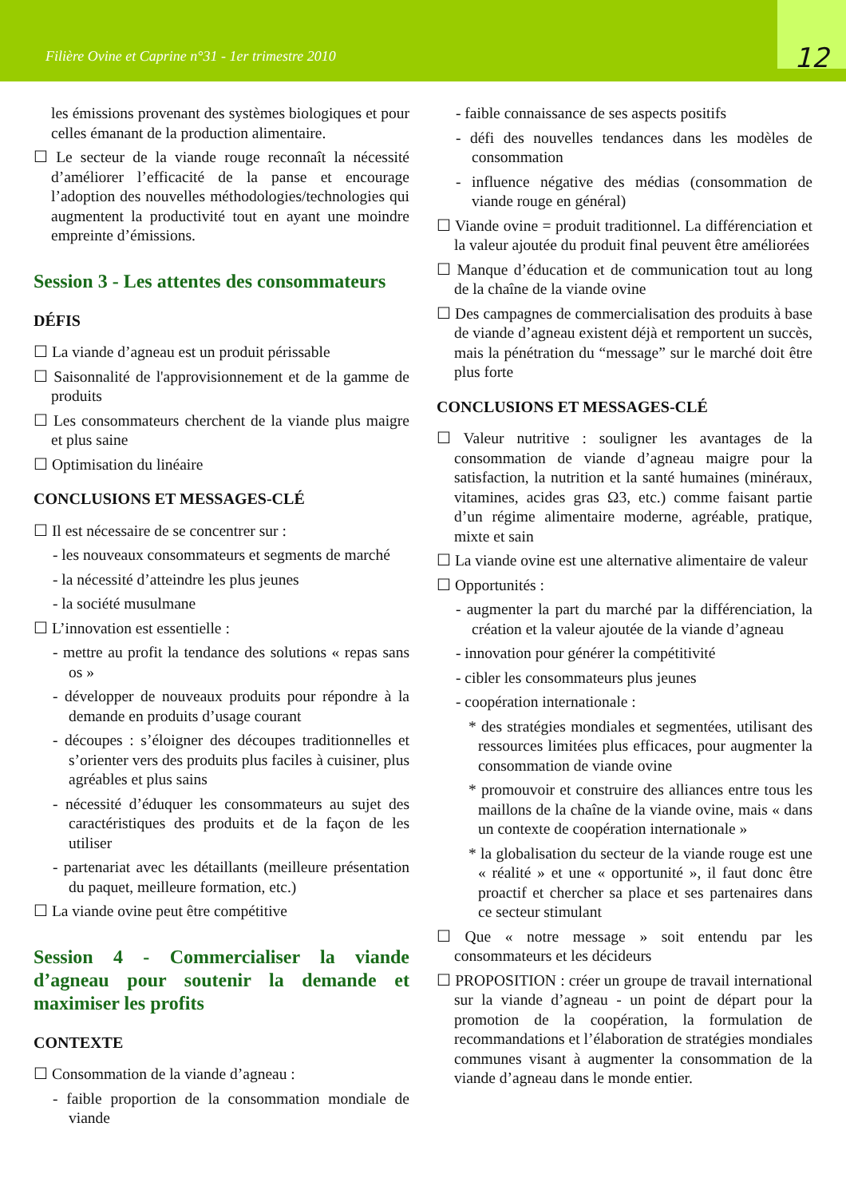Filière Ovine et Caprine n°31 - 1er trimestre 2010
12
les émissions provenant des systèmes biologiques et pour celles émanant de la production alimentaire.
☐ Le secteur de la viande rouge reconnaît la nécessité d’améliorer l’efficacité de la panse et encourage l’adoption des nouvelles méthodologies/technologies qui augmentent la productivité tout en ayant une moindre empreinte d’émissions.
Session 3 - Les attentes des consommateurs
DÉFIS
☐ La viande d’agneau est un produit périssable
☐ Saisonnalité de l'approvisionnement et de la gamme de produits
☐ Les consommateurs cherchent de la viande plus maigre et plus saine
☐ Optimisation du linéaire
CONCLUSIONS ET MESSAGES-CLÉ
☐ Il est nécessaire de se concentrer sur :
- les nouveaux consommateurs et segments de marché
- la nécessité d’atteindre les plus jeunes
- la société musulmane
☐ L’innovation est essentielle :
- mettre au profit la tendance des solutions « repas sans os »
- développer de nouveaux produits pour répondre à la demande en produits d’usage courant
- découpes : s’éloigner des découpes traditionnelles et s’orienter vers des produits plus faciles à cuisiner, plus agréables et plus sains
- nécessité d’éduquer les consommateurs au sujet des caractéristiques des produits et de la façon de les utiliser
- partenariat avec les détaillants (meilleure présentation du paquet, meilleure formation, etc.)
☐ La viande ovine peut être compétitive
Session 4 - Commercialiser la viande d’agneau pour soutenir la demande et maximiser les profits
CONTEXTE
☐ Consommation de la viande d’agneau :
- faible proportion de la consommation mondiale de viande
- faible connaissance de ses aspects positifs
- défi des nouvelles tendances dans les modèles de consommation
- influence négative des médias (consommation de viande rouge en général)
☐ Viande ovine = produit traditionnel. La différenciation et la valeur ajoutée du produit final peuvent être améliorées
☐ Manque d’éducation et de communication tout au long de la chaîne de la viande ovine
☐ Des campagnes de commercialisation des produits à base de viande d’agneau existent déjà et remportent un succès, mais la pénétration du “message” sur le marché doit être plus forte
CONCLUSIONS ET MESSAGES-CLÉ
☐ Valeur nutritive : souligner les avantages de la consommation de viande d’agneau maigre pour la satisfaction, la nutrition et la santé humaines (minéraux, vitamines, acides gras Ω3, etc.) comme faisant partie d’un régime alimentaire moderne, agréable, pratique, mixte et sain
☐ La viande ovine est une alternative alimentaire de valeur
☐ Opportunités :
- augmenter la part du marché par la différenciation, la création et la valeur ajoutée de la viande d’agneau
- innovation pour générer la compétitivité
- cibler les consommateurs plus jeunes
- coopération internationale :
* des stratégies mondiales et segmentées, utilisant des ressources limitées plus efficaces, pour augmenter la consommation de viande ovine
* promouvoir et construire des alliances entre tous les maillons de la chaîne de la viande ovine, mais « dans un contexte de coopération internationale »
* la globalisation du secteur de la viande rouge est une « réalité » et une « opportunité », il faut donc être proactif et chercher sa place et ses partenaires dans ce secteur stimulant
☐ Que « notre message » soit entendu par les consommateurs et les décideurs
☐ PROPOSITION : créer un groupe de travail international sur la viande d’agneau - un point de départ pour la promotion de la coopération, la formulation de recommandations et l’élaboration de stratégies mondiales communes visant à augmenter la consommation de la viande d’agneau dans le monde entier.